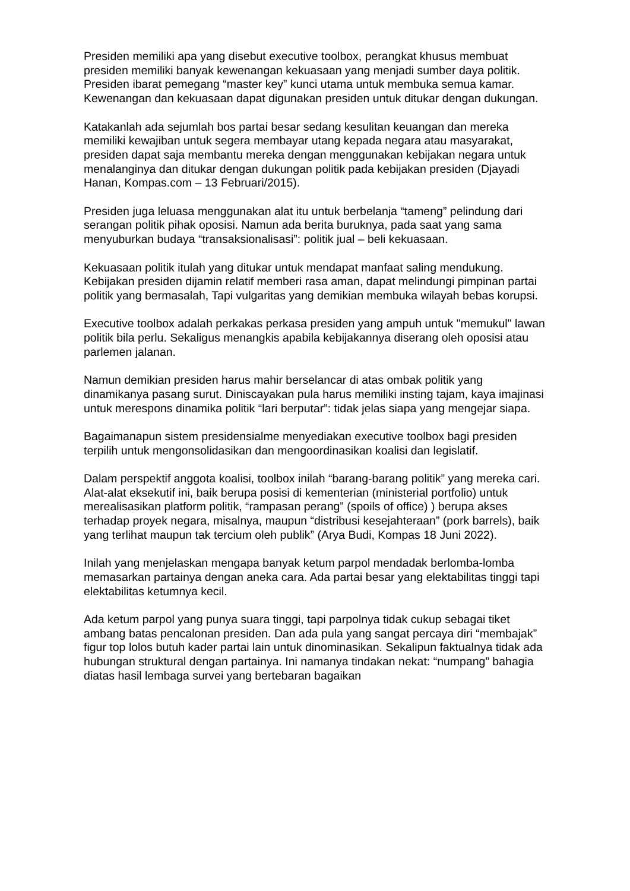Presiden memiliki apa yang disebut executive toolbox, perangkat khusus membuat presiden memiliki banyak kewenangan kekuasaan yang menjadi sumber daya politik. Presiden ibarat pemegang “master key” kunci utama untuk membuka semua kamar.
Kewenangan dan kekuasaan dapat digunakan presiden untuk ditukar dengan dukungan.
Katakanlah ada sejumlah bos partai besar sedang kesulitan keuangan dan mereka memiliki kewajiban untuk segera membayar utang kepada negara atau masyarakat, presiden dapat saja membantu mereka dengan menggunakan kebijakan negara untuk menalanginya dan ditukar dengan dukungan politik pada kebijakan presiden (Djayadi Hanan, Kompas.com – 13 Februari/2015).
Presiden juga leluasa menggunakan alat itu untuk berbelanja “tameng” pelindung dari serangan politik pihak oposisi. Namun ada berita buruknya, pada saat yang sama menyuburkan budaya “transaksionalisasi”: politik jual – beli kekuasaan.
Kekuasaan politik itulah yang ditukar untuk mendapat manfaat saling mendukung. Kebijakan presiden dijamin relatif memberi rasa aman, dapat melindungi pimpinan partai politik yang bermasalah, Tapi vulgaritas yang demikian membuka wilayah bebas korupsi.
Executive toolbox adalah perkakas perkasa presiden yang ampuh untuk "memukul" lawan politik bila perlu. Sekaligus menangkis apabila kebijakannya diserang oleh oposisi atau parlemen jalanan.
Namun demikian presiden harus mahir berselancar di atas ombak politik yang dinamikanya pasang surut. Diniscayakan pula harus memiliki insting tajam, kaya imajinasi untuk merespons dinamika politik “lari berputar”: tidak jelas siapa yang mengejar siapa.
Bagaimanapun sistem presidensialme menyediakan executive toolbox bagi presiden terpilih untuk mengonsolidasikan dan mengoordinasikan koalisi dan legislatif.
Dalam perspektif anggota koalisi, toolbox inilah “barang-barang politik” yang mereka cari. Alat-alat eksekutif ini, baik berupa posisi di kementerian (ministerial portfolio) untuk merealisasikan platform politik, “rampasan perang” (spoils of office) ) berupa akses terhadap proyek negara, misalnya, maupun “distribusi kesejahteraan” (pork barrels), baik yang terlihat maupun tak tercium oleh publik” (Arya Budi, Kompas 18 Juni 2022).
Inilah yang menjelaskan mengapa banyak ketum parpol mendadak berlomba-lomba memasarkan partainya dengan aneka cara. Ada partai besar yang elektabilitas tinggi tapi elektabilitas ketumnya kecil.
Ada ketum parpol yang punya suara tinggi, tapi parpolnya tidak cukup sebagai tiket ambang batas pencalonan presiden. Dan ada pula yang sangat percaya diri “membajak” figur top lolos butuh kader partai lain untuk dinominasikan. Sekalipun faktualnya tidak ada hubungan struktural dengan partainya. Ini namanya tindakan nekat: “numpang” bahagia diatas hasil lembaga survei yang bertebaran bagaikan